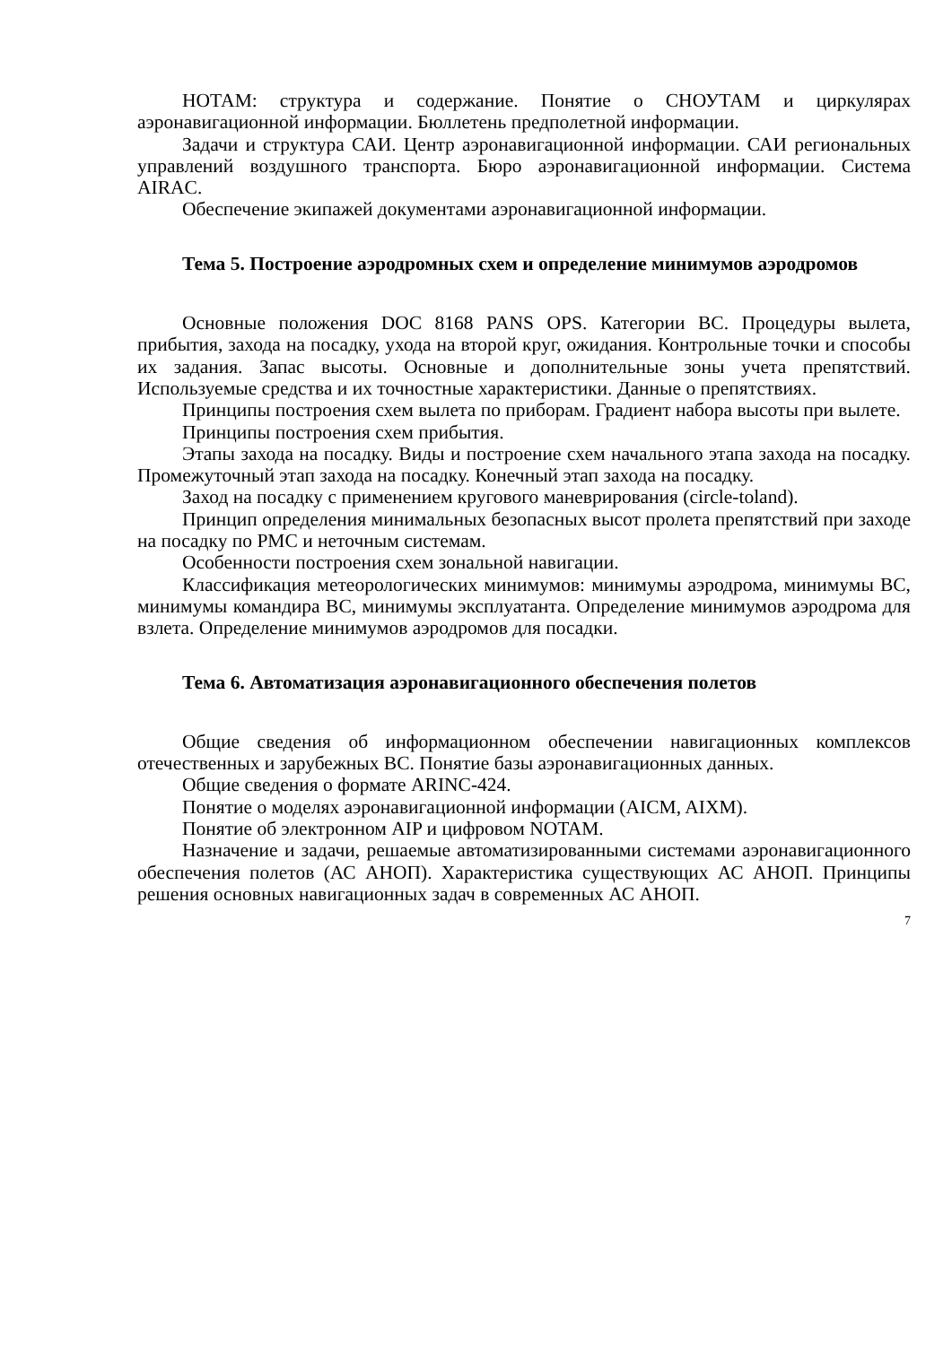НОТАМ: структура и содержание. Понятие о СНОУТАМ и циркулярах аэронавигационной информации. Бюллетень предполетной информации.
Задачи и структура САИ. Центр аэронавигационной информации. САИ региональных управлений воздушного транспорта. Бюро аэронавигационной информации. Система AIRAC.
Обеспечение экипажей документами аэронавигационной информации.
Тема 5. Построение аэродромных схем и определение минимумов аэродромов
Основные положения DOC 8168 PANS OPS. Категории ВС. Процедуры вылета, прибытия, захода на посадку, ухода на второй круг, ожидания. Контрольные точки и способы их задания. Запас высоты. Основные и дополнительные зоны учета препятствий. Используемые средства и их точностные характеристики. Данные о препятствиях.
Принципы построения схем вылета по приборам. Градиент набора высоты при вылете.
Принципы построения схем прибытия.
Этапы захода на посадку. Виды и построение схем начального этапа захода на посадку. Промежуточный этап захода на посадку. Конечный этап захода на посадку.
Заход на посадку с применением кругового маневрирования (circle-toland).
Принцип определения минимальных безопасных высот пролета препятствий при заходе на посадку по РМС и неточным системам.
Особенности построения схем зональной навигации.
Классификация метеорологических минимумов: минимумы аэродрома, минимумы ВС, минимумы командира ВС, минимумы эксплуатанта. Определение минимумов аэродрома для взлета. Определение минимумов аэродромов для посадки.
Тема 6. Автоматизация аэронавигационного обеспечения полетов
Общие сведения об информационном обеспечении навигационных комплексов отечественных и зарубежных ВС. Понятие базы аэронавигационных данных.
Общие сведения о формате ARINC-424.
Понятие о моделях аэронавигационной информации (AICM, AIXM).
Понятие об электронном AIP и цифровом NOTAM.
Назначение и задачи, решаемые автоматизированными системами аэронавигационного обеспечения полетов (АС АНОП). Характеристика существующих АС АНОП. Принципы решения основных навигационных задач в современных АС АНОП.
7